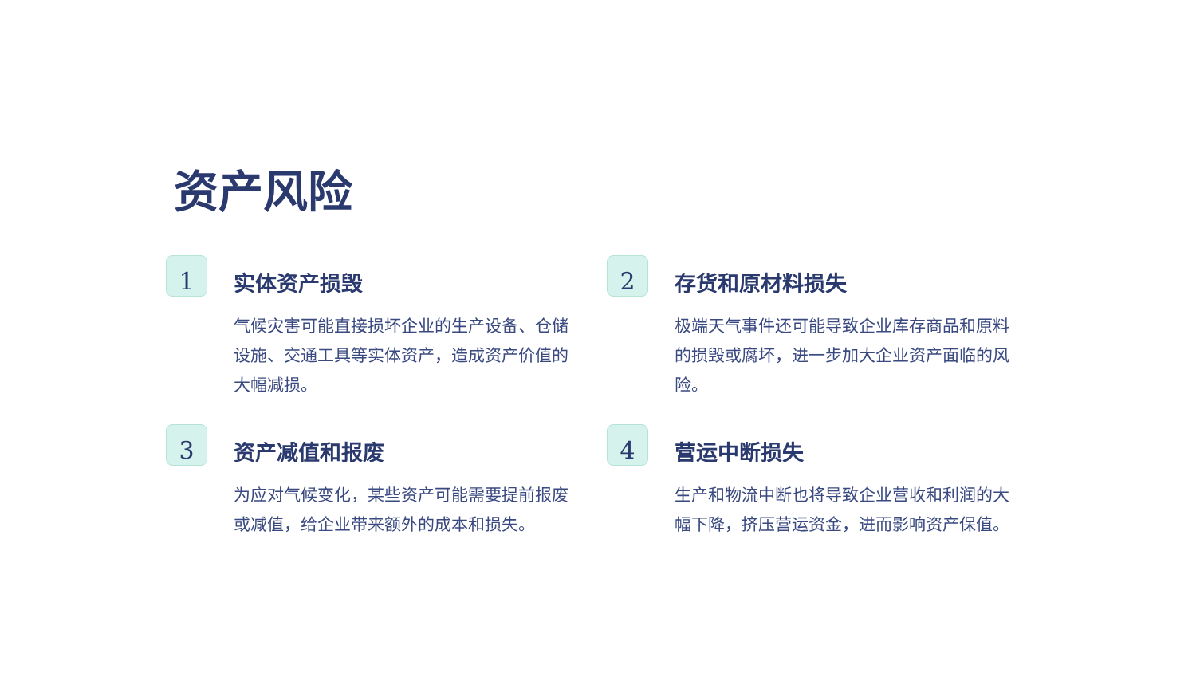资产风险
1
实体资产损毁
气候灾害可能直接损坏企业的生产设备、仓储设施、交通工具等实体资产，造成资产价值的大幅减损。
2
存货和原材料损失
极端天气事件还可能导致企业库存商品和原料的损毁或腐坏，进一步加大企业资产面临的风险。
3
资产减值和报废
为应对气候变化，某些资产可能需要提前报废或减值，给企业带来额外的成本和损失。
4
营运中断损失
生产和物流中断也将导致企业营收和利润的大幅下降，挤压营运资金，进而影响资产保值。